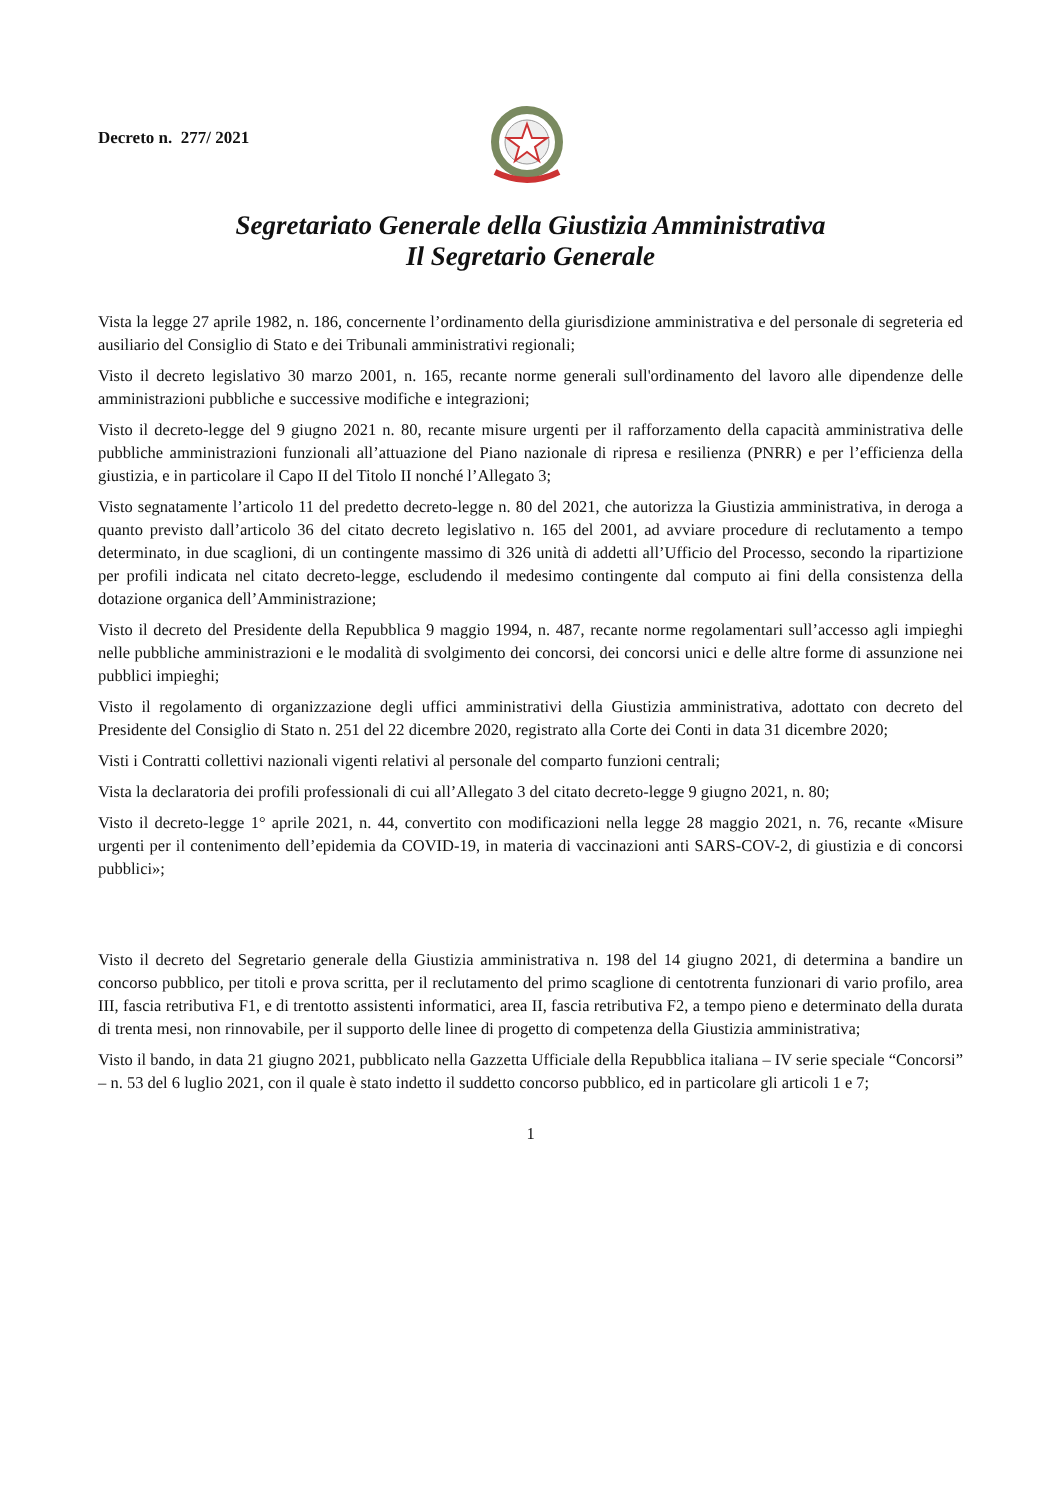Decreto n. 277/ 2021
Segretariato Generale della Giustizia Amministrativa
Il Segretario Generale
Vista la legge 27 aprile 1982, n. 186, concernente l’ordinamento della giurisdizione amministrativa e del personale di segreteria ed ausiliario del Consiglio di Stato e dei Tribunali amministrativi regionali;
Visto il decreto legislativo 30 marzo 2001, n. 165, recante norme generali sull'ordinamento del lavoro alle dipendenze delle amministrazioni pubbliche e successive modifiche e integrazioni;
Visto il decreto-legge del 9 giugno 2021 n. 80, recante misure urgenti per il rafforzamento della capacità amministrativa delle pubbliche amministrazioni funzionali all’attuazione del Piano nazionale di ripresa e resilienza (PNRR) e per l’efficienza della giustizia, e in particolare il Capo II del Titolo II nonché l’Allegato 3;
Visto segnatamente l’articolo 11 del predetto decreto-legge n. 80 del 2021, che autorizza la Giustizia amministrativa, in deroga a quanto previsto dall’articolo 36 del citato decreto legislativo n. 165 del 2001, ad avviare procedure di reclutamento a tempo determinato, in due scaglioni, di un contingente massimo di 326 unità di addetti all’Ufficio del Processo, secondo la ripartizione per profili indicata nel citato decreto-legge, escludendo il medesimo contingente dal computo ai fini della consistenza della dotazione organica dell’Amministrazione;
Visto il decreto del Presidente della Repubblica 9 maggio 1994, n. 487, recante norme regolamentari sull’accesso agli impieghi nelle pubbliche amministrazioni e le modalità di svolgimento dei concorsi, dei concorsi unici e delle altre forme di assunzione nei pubblici impieghi;
Visto il regolamento di organizzazione degli uffici amministrativi della Giustizia amministrativa, adottato con decreto del Presidente del Consiglio di Stato n. 251 del 22 dicembre 2020, registrato alla Corte dei Conti in data 31 dicembre 2020;
Visti i Contratti collettivi nazionali vigenti relativi al personale del comparto funzioni centrali;
Vista la declaratoria dei profili professionali di cui all’Allegato 3 del citato decreto-legge 9 giugno 2021, n. 80;
Visto il decreto-legge 1° aprile 2021, n. 44, convertito con modificazioni nella legge 28 maggio 2021, n. 76, recante «Misure urgenti per il contenimento dell’epidemia da COVID-19, in materia di vaccinazioni anti SARS-COV-2, di giustizia e di concorsi pubblici»;
Visto il decreto del Segretario generale della Giustizia amministrativa n. 198 del 14 giugno 2021, di determina a bandire un concorso pubblico, per titoli e prova scritta, per il reclutamento del primo scaglione di centotrenta funzionari di vario profilo, area III, fascia retributiva F1, e di trentotto assistenti informatici, area II, fascia retributiva F2, a tempo pieno e determinato della durata di trenta mesi, non rinnovabile, per il supporto delle linee di progetto di competenza della Giustizia amministrativa;
Visto il bando, in data 21 giugno 2021, pubblicato nella Gazzetta Ufficiale della Repubblica italiana – IV serie speciale “Concorsi” – n. 53 del 6 luglio 2021, con il quale è stato indetto il suddetto concorso pubblico, ed in particolare gli articoli 1 e 7;
1